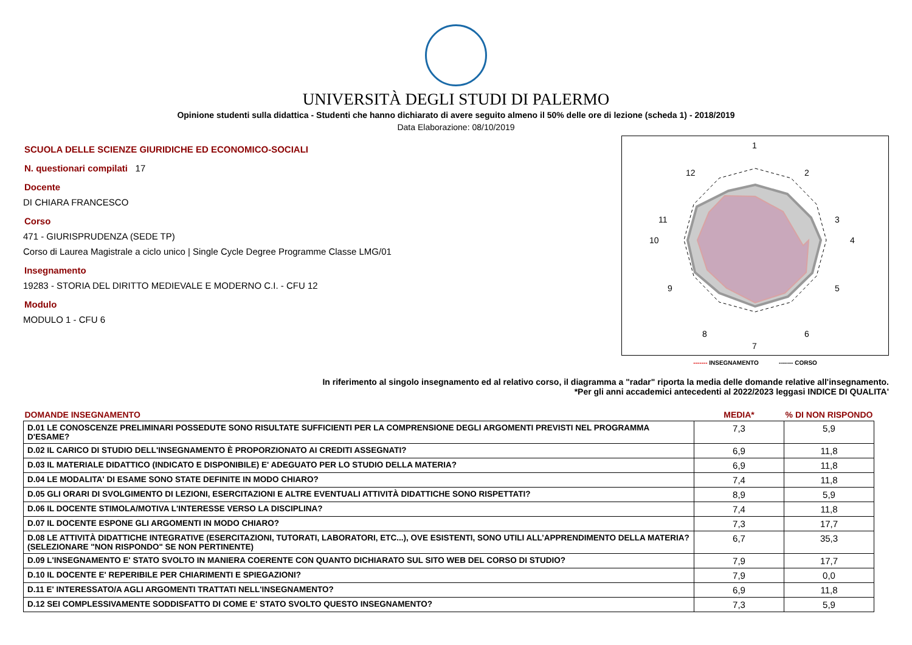UNIVERSITÀ DEGLI STUDI DI PALERMO
Opinione studenti sulla didattica - Studenti che hanno dichiarato di avere seguito almeno il 50% delle ore di lezione (scheda 1) - 2018/2019
Data Elaborazione: 08/10/2019
SCUOLA DELLE SCIENZE GIURIDICHE ED ECONOMICO-SOCIALI
N. questionari compilati 17
Docente
DI CHIARA FRANCESCO
Corso
471 - GIURISPRUDENZA (SEDE TP)
Corso di Laurea Magistrale a ciclo unico | Single Cycle Degree Programme Classe LMG/01
Insegnamento
19283 - STORIA DEL DIRITTO MEDIEVALE E MODERNO C.I. - CFU 12
Modulo
MODULO 1 - CFU 6
1
2
3
4
5
6
7
8
9
10
11
12
------- INSEGNAMENTO ------- CORSO
In riferimento al singolo insegnamento ed al relativo corso, il diagramma a "radar" riporta la media delle domande relative all'insegnamento.
*Per gli anni accademici antecedenti al 2022/2023 leggasi INDICE DI QUALITA'
| DOMANDE INSEGNAMENTO | MEDIA* | % DI NON RISPONDO |
| --- | --- | --- |
| D.01 LE CONOSCENZE PRELIMINARI POSSEDUTE SONO RISULTATE SUFFICIENTI PER LA COMPRENSIONE DEGLI ARGOMENTI PREVISTI NEL PROGRAMMA D'ESAME? | 7,3 | 5,9 |
| D.02 IL CARICO DI STUDIO DELL'INSEGNAMENTO È PROPORZIONATO AI CREDITI ASSEGNATI? | 6,9 | 11,8 |
| D.03 IL MATERIALE DIDATTICO (INDICATO E DISPONIBILE) E' ADEGUATO PER LO STUDIO DELLA MATERIA? | 6,9 | 11,8 |
| D.04 LE MODALITA' DI ESAME SONO STATE DEFINITE IN MODO CHIARO? | 7,4 | 11,8 |
| D.05 GLI ORARI DI SVOLGIMENTO DI LEZIONI, ESERCITAZIONI E ALTRE EVENTUALI ATTIVITÀ DIDATTICHE SONO RISPETTATI? | 8,9 | 5,9 |
| D.06 IL DOCENTE STIMOLA/MOTIVA L'INTERESSE VERSO LA DISCIPLINA? | 7,4 | 11,8 |
| D.07 IL DOCENTE ESPONE GLI ARGOMENTI IN MODO CHIARO? | 7,3 | 17,7 |
| D.08 LE ATTIVITÀ DIDATTICHE INTEGRATIVE (ESERCITAZIONI, TUTORATI, LABORATORI, ETC...), OVE ESISTENTI, SONO UTILI ALL’APPRENDIMENTO DELLA MATERIA? (SELEZIONARE "NON RISPONDO" SE NON PERTINENTE) | 6,7 | 35,3 |
| D.09 L'INSEGNAMENTO E' STATO SVOLTO IN MANIERA COERENTE CON QUANTO DICHIARATO SUL SITO WEB DEL CORSO DI STUDIO? | 7,9 | 17,7 |
| D.10 IL DOCENTE E' REPERIBILE PER CHIARIMENTI E SPIEGAZIONI? | 7,9 | 0,0 |
| D.11 E' INTERESSATO/A AGLI ARGOMENTI TRATTATI NELL'INSEGNAMENTO? | 6,9 | 11,8 |
| D.12 SEI COMPLESSIVAMENTE SODDISFATTO DI COME E' STATO SVOLTO QUESTO INSEGNAMENTO? | 7,3 | 5,9 |